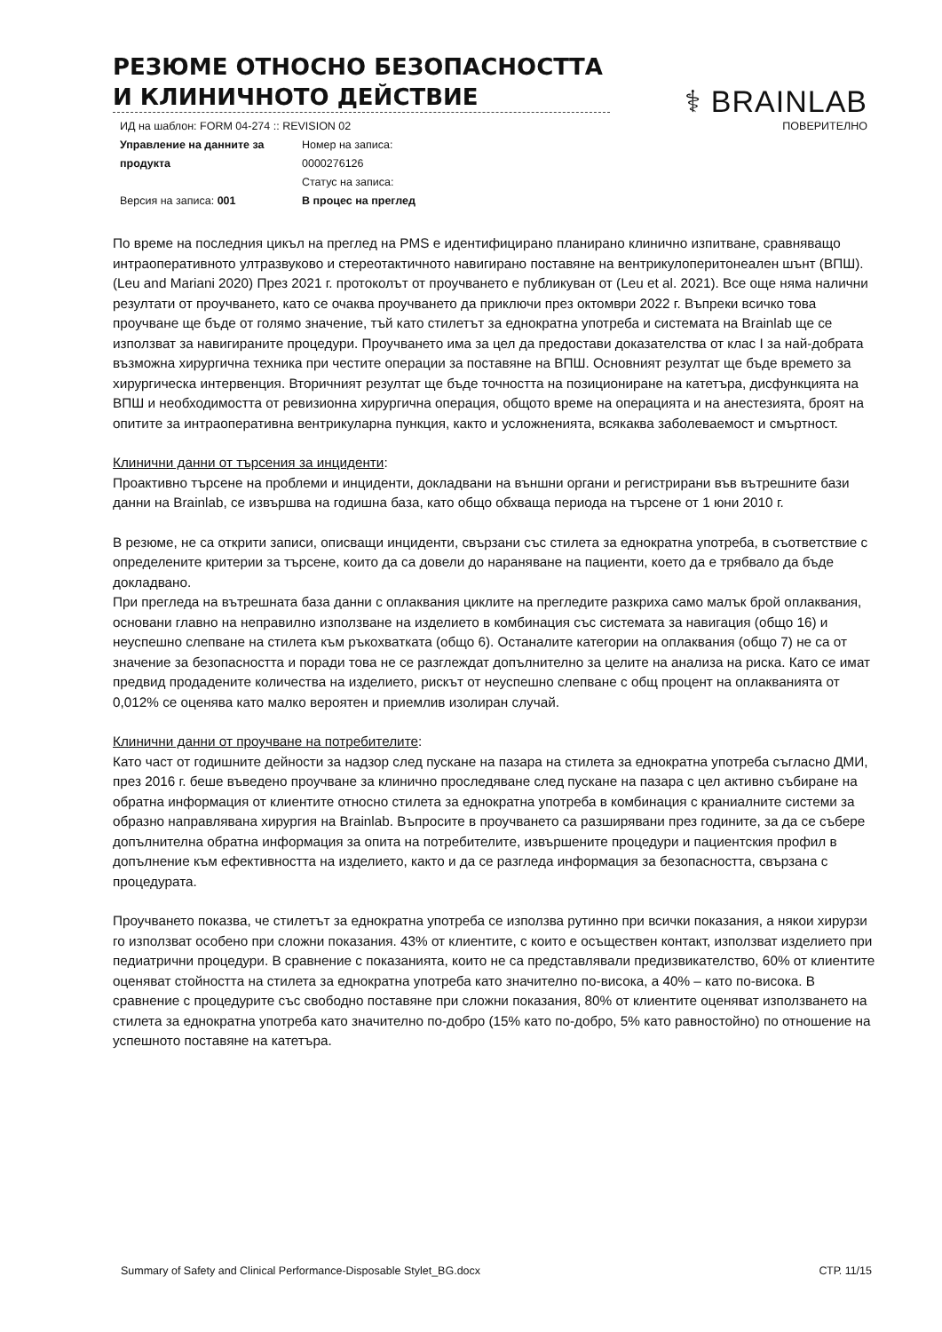РЕЗЮМЕ ОТНОСНО БЕЗОПАСНОСТТА И КЛИНИЧНОТО ДЕЙСТВИЕ
⚕ BRAINLAB
ИД на шаблон: FORM 04-274 :: REVISION 02 ПОВЕРИТЕЛНО
Управление на данните за продукта
Версия на записа: 001
Номер на записа:
0000276126
Статус на записа:
В процес на преглед
По време на последния цикъл на преглед на PMS е идентифицирано планирано клинично изпитване, сравняващо интраоперативното ултразвуково и стереотактичното навигирано поставяне на вентрикулоперитонеален шънт (ВПШ). (Leu and Mariani 2020) През 2021 г. протоколът от проучването е публикуван от (Leu et al. 2021). Все още няма налични резултати от проучването, като се очаква проучването да приключи през октомври 2022 г. Въпреки всичко това проучване ще бъде от голямо значение, тъй като стилетът за еднократна употреба и системата на Brainlab ще се използват за навигираните процедури. Проучването има за цел да предостави доказателства от клас I за най-добрата възможна хирургична техника при честите операции за поставяне на ВПШ. Основният резултат ще бъде времето за хирургическа интервенция. Вторичният резултат ще бъде точността на позициониране на катетъра, дисфункцията на ВПШ и необходимостта от ревизионна хирургична операция, общото време на операцията и на анестезията, броят на опитите за интраоперативна вентрикуларна пункция, както и усложненията, всякаква заболеваемост и смъртност.
Клинични данни от търсения за инциденти:
Проактивно търсене на проблеми и инциденти, докладвани на външни органи и регистрирани във вътрешните бази данни на Brainlab, се извършва на годишна база, като общо обхваща периода на търсене от 1 юни 2010 г.
В резюме, не са открити записи, описващи инциденти, свързани със стилета за еднократна употреба, в съответствие с определените критерии за търсене, които да са довели до нараняване на пациенти, което да е трябвало да бъде докладвано.
При прегледа на вътрешната база данни с оплаквания циклите на прегледите разкриха само малък брой оплаквания, основани главно на неправилно използване на изделието в комбинация със системата за навигация (общо 16) и неуспешно слепване на стилета към ръкохватката (общо 6). Останалите категории на оплаквания (общо 7) не са от значение за безопасността и поради това не се разглеждат допълнително за целите на анализа на риска. Като се имат предвид продадените количества на изделието, рискът от неуспешно слепване с общ процент на оплакванията от 0,012% се оценява като малко вероятен и приемлив изолиран случай.
Клинични данни от проучване на потребителите:
Като част от годишните дейности за надзор след пускане на пазара на стилета за еднократна употреба съгласно ДМИ, през 2016 г. беше въведено проучване за клинично проследяване след пускане на пазара с цел активно събиране на обратна информация от клиентите относно стилета за еднократна употреба в комбинация с краниалните системи за образно направлявана хирургия на Brainlab. Въпросите в проучването са разширявани през годините, за да се събере допълнителна обратна информация за опита на потребителите, извършените процедури и пациентския профил в допълнение към ефективността на изделието, както и да се разгледа информация за безопасността, свързана с процедурата.
Проучването показва, че стилетът за еднократна употреба се използва рутинно при всички показания, а някои хирурзи го използват особено при сложни показания. 43% от клиентите, с които е осъществен контакт, използват изделието при педиатрични процедури. В сравнение с показанията, които не са представлявали предизвикателство, 60% от клиентите оценяват стойността на стилета за еднократна употреба като значително по-висока, а 40% – като по-висока. В сравнение с процедурите със свободно поставяне при сложни показания, 80% от клиентите оценяват използването на стилета за еднократна употреба като значително по-добро (15% като по-добро, 5% като равностойно) по отношение на успешното поставяне на катетъра.
Summary of Safety and Clinical Performance-Disposable Stylet_BG.docx СТР. 11/15